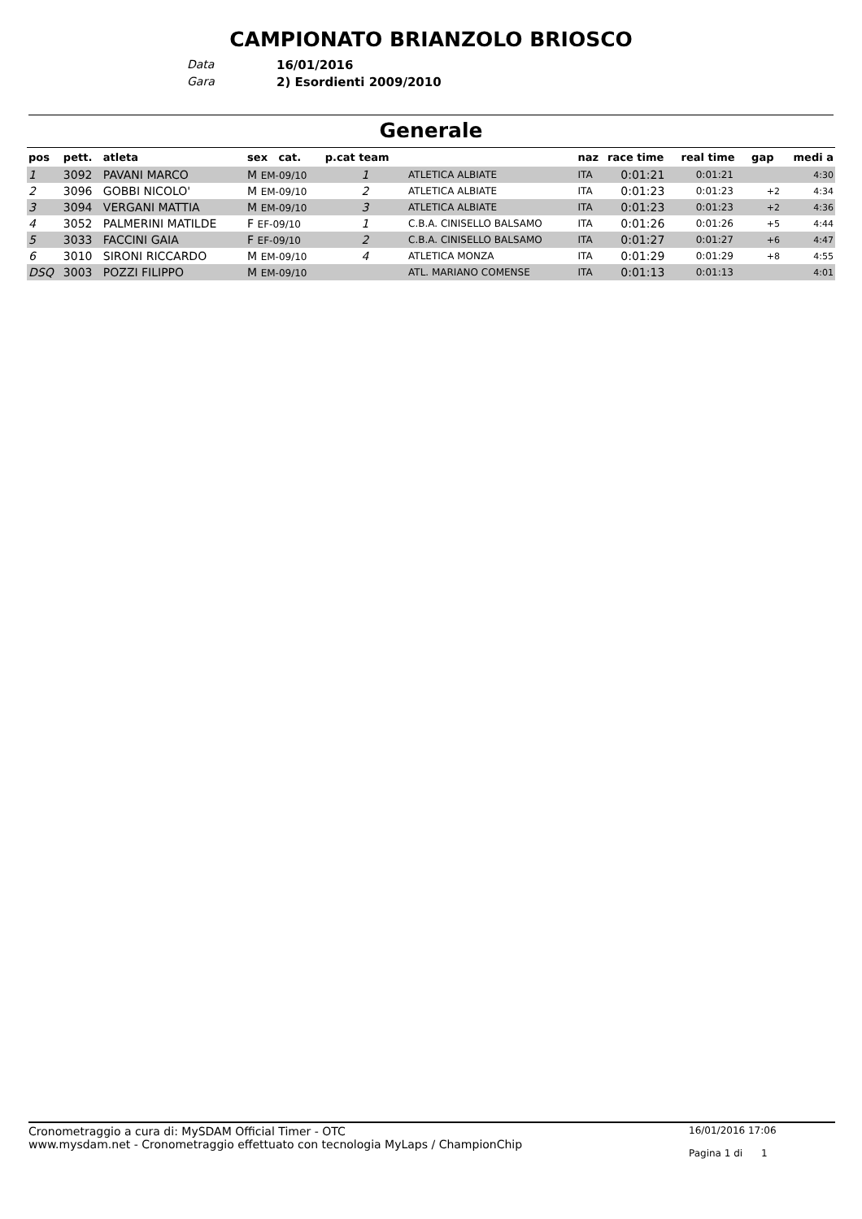CAMPIONATO BRIANZOLO BRIOSCO
Data 16/01/2016
Gara 2) Esordienti 2009/2010
Generale
| pos | pett. | atleta | sex cat. | p.cat team | | naz | race time | real time | gap | medi a |
| --- | --- | --- | --- | --- | --- | --- | --- | --- | --- | --- |
| 1 | 3092 | PAVANI MARCO | M EM-09/10 | 1 | ATLETICA ALBIATE | ITA | 0:01:21 | 0:01:21 | | 4:30 |
| 2 | 3096 | GOBBI NICOLO' | M EM-09/10 | 2 | ATLETICA ALBIATE | ITA | 0:01:23 | 0:01:23 | +2 | 4:34 |
| 3 | 3094 | VERGANI MATTIA | M EM-09/10 | 3 | ATLETICA ALBIATE | ITA | 0:01:23 | 0:01:23 | +2 | 4:36 |
| 4 | 3052 | PALMERINI MATILDE | F EF-09/10 | 1 | C.B.A. CINISELLO BALSAMO | ITA | 0:01:26 | 0:01:26 | +5 | 4:44 |
| 5 | 3033 | FACCINI GAIA | F EF-09/10 | 2 | C.B.A. CINISELLO BALSAMO | ITA | 0:01:27 | 0:01:27 | +6 | 4:47 |
| 6 | 3010 | SIRONI RICCARDO | M EM-09/10 | 4 | ATLETICA MONZA | ITA | 0:01:29 | 0:01:29 | +8 | 4:55 |
| DSQ | 3003 | POZZI FILIPPO | M EM-09/10 | | ATL. MARIANO COMENSE | ITA | 0:01:13 | 0:01:13 | | 4:01 |
Cronometraggio a cura di: MySDAM Official Timer - OTC
www.mysdam.net - Cronometraggio effettuato con tecnologia MyLaps / ChampionChip
16/01/2016 17:06
Pagina 1 di 1